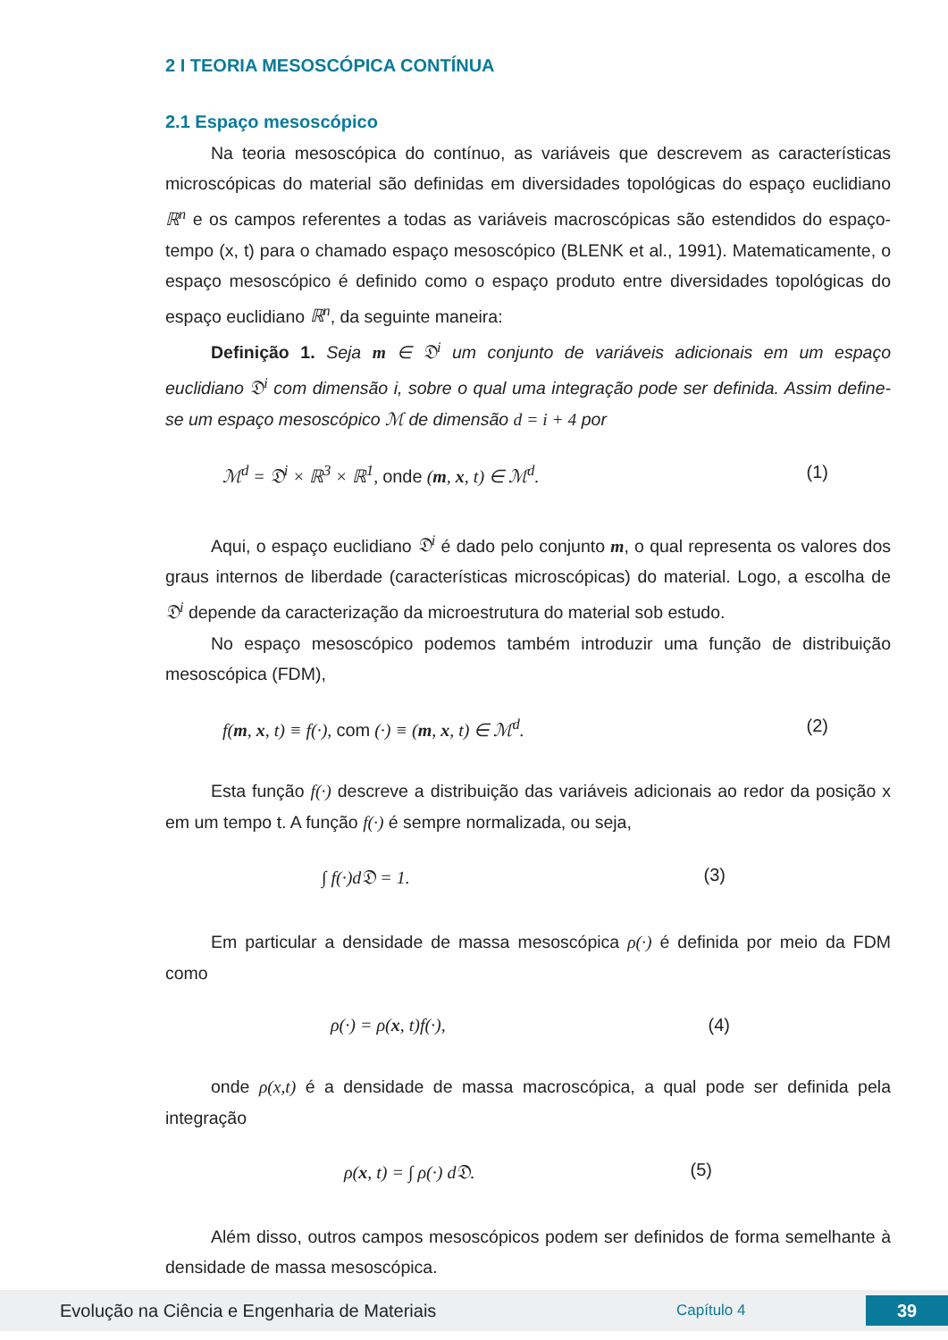2 I TEORIA MESOSCÓPICA CONTÍNUA
2.1 Espaço mesoscópico
Na teoria mesoscópica do contínuo, as variáveis que descrevem as características microscópicas do material são definidas em diversidades topológicas do espaço euclidiano ℝ<sup>n</sup> e os campos referentes a todas as variáveis macroscópicas são estendidos do espaço-tempo (x, t) para o chamado espaço mesoscópico (BLENK et al., 1991). Matematicamente, o espaço mesoscópico é definido como o espaço produto entre diversidades topológicas do espaço euclidiano ℝ<sup>n</sup>, da seguinte maneira:
Definição 1. Seja m ∈ 𝔇<sup>i</sup> um conjunto de variáveis adicionais em um espaço euclidiano 𝔇<sup>i</sup> com dimensão i, sobre o qual uma integração pode ser definida. Assim define-se um espaço mesoscópico ℳ de dimensão d = i + 4 por
ℳ<sup>d</sup> = 𝔇<sup>i</sup> × ℝ<sup>3</sup> × ℝ<sup>1</sup>, onde (m, x, t) ∈ ℳ<sup>d</sup>. (1)
Aqui, o espaço euclidiano 𝔇<sup>i</sup> é dado pelo conjunto m, o qual representa os valores dos graus internos de liberdade (características microscópicas) do material. Logo, a escolha de 𝔇<sup>i</sup> depende da caracterização da microestrutura do material sob estudo.
No espaço mesoscópico podemos também introduzir uma função de distribuição mesoscópica (FDM),
f(m, x, t) ≡ f(·), com (·) ≡ (m, x, t) ∈ ℳ<sup>d</sup>. (2)
Esta função f(·) descreve a distribuição das variáveis adicionais ao redor da posição x em um tempo t. A função f(·) é sempre normalizada, ou seja,
∫ f(·)d𝔇 = 1. (3)
Em particular a densidade de massa mesoscópica ρ(·) é definida por meio da FDM como
ρ(·) = ρ(x, t)f(·), (4)
onde ρ(x,t) é a densidade de massa macroscópica, a qual pode ser definida pela integração
ρ(x, t) = ∫ ρ(·) d𝔇. (5)
Além disso, outros campos mesoscópicos podem ser definidos de forma semelhante à densidade de massa mesoscópica.
Evolução na Ciência e Engenharia de Materiais Capítulo 4 39